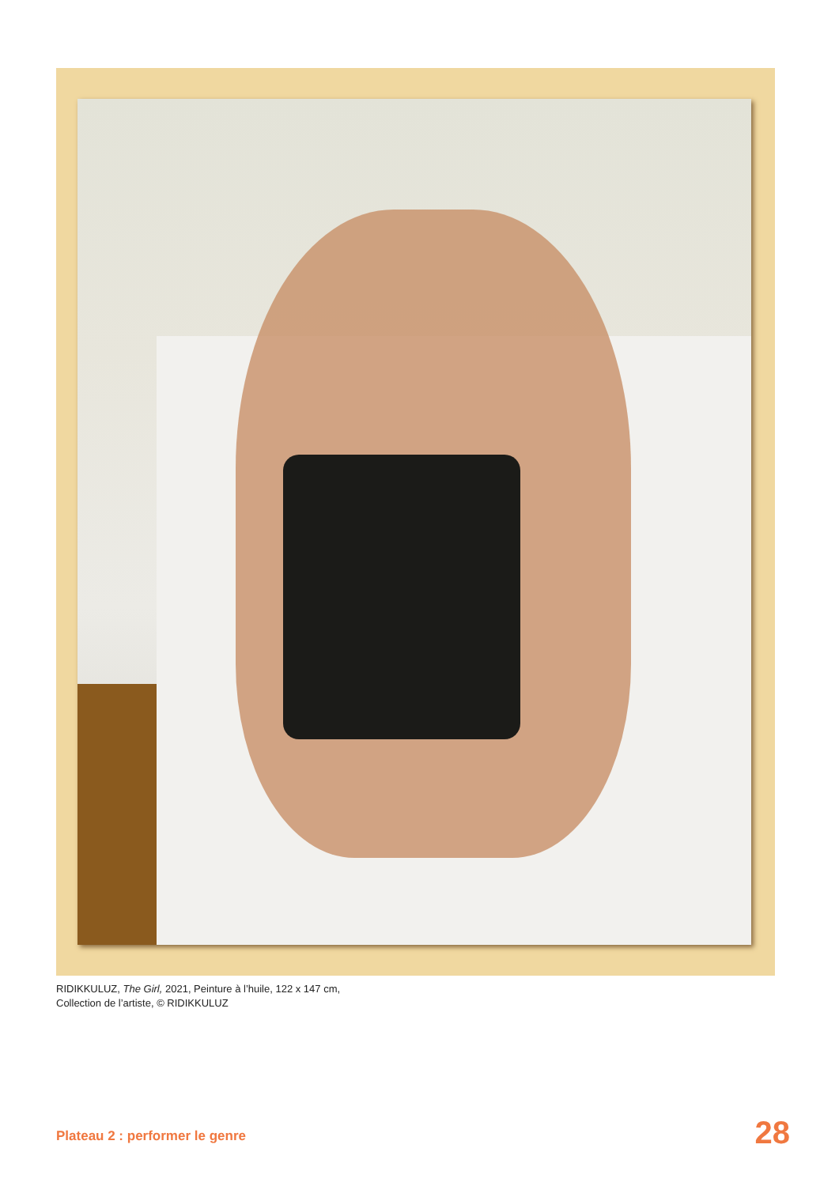RIDIKKULUZ, The Girl, 2021, Peinture à l’huile, 122 x 147 cm,
Collection de l’artiste, © RIDIKKULUZ
Plateau 2 : performer le genre 28